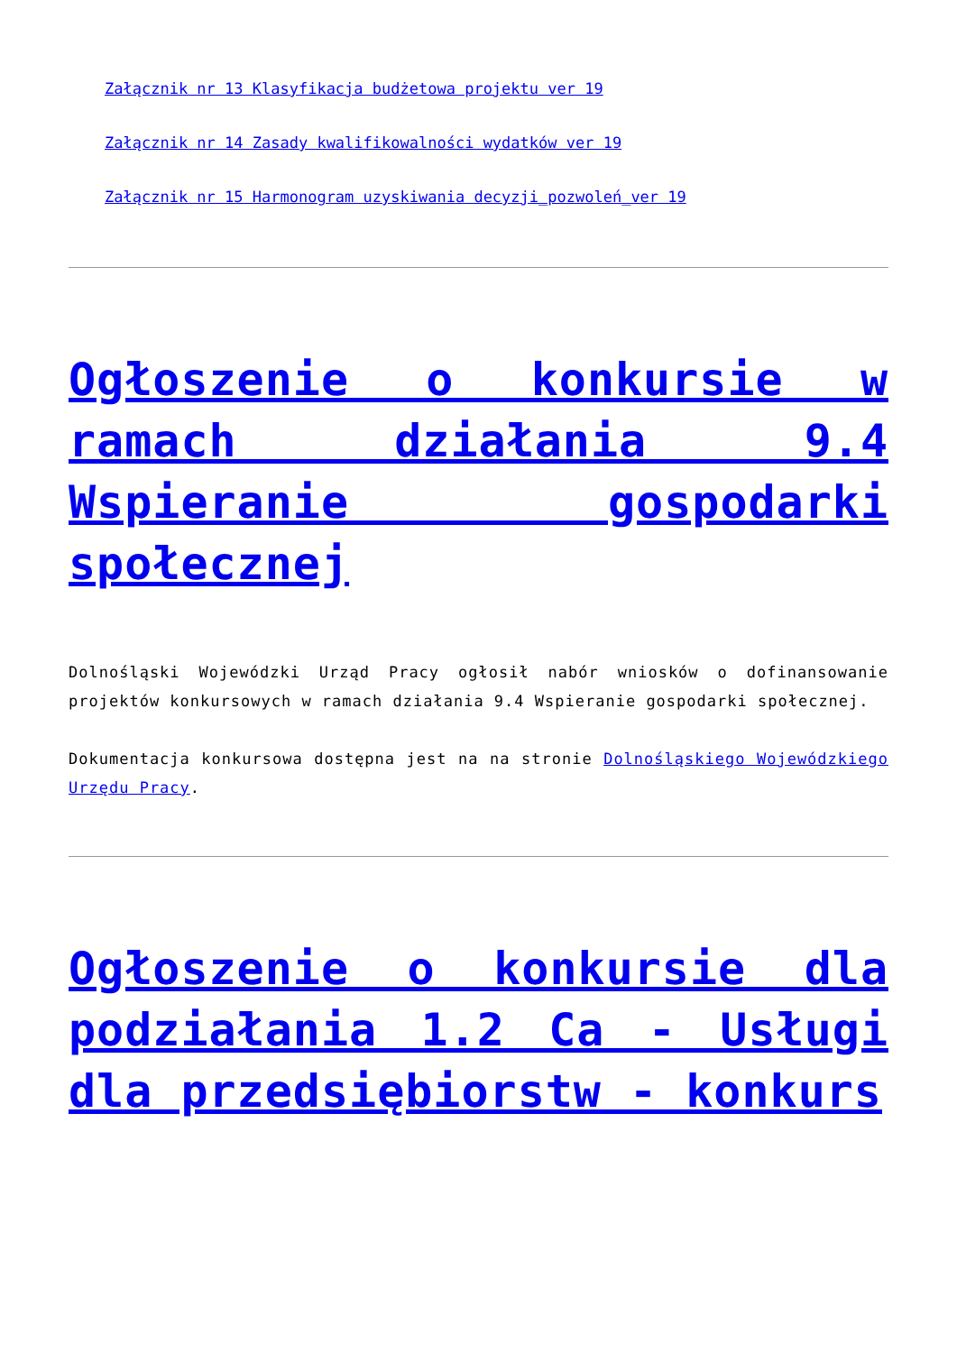Załącznik nr 13 Klasyfikacja budżetowa projektu ver 19
Załącznik nr 14 Zasady kwalifikowalności wydatków ver 19
Załącznik nr 15 Harmonogram uzyskiwania decyzji_pozwoleń_ver 19
Ogłoszenie o konkursie w ramach działania 9.4 Wspieranie gospodarki społecznej
Dolnośląski Wojewódzki Urząd Pracy ogłosił nabór wniosków o dofinansowanie projektów konkursowych w ramach działania 9.4 Wspieranie gospodarki społecznej.
Dokumentacja konkursowa dostępna jest na na stronie Dolnośląskiego Wojewódzkiego Urzędu Pracy.
Ogłoszenie o konkursie dla podziałania 1.2 Ca - Usługi dla przedsiębiorstw - konkurs